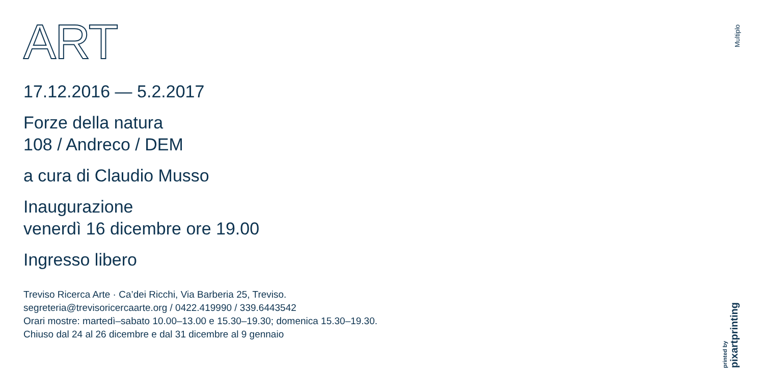ART
17.12.2016 — 5.2.2017
Forze della natura
108 / Andreco / DEM
a cura di Claudio Musso
Inaugurazione
venerdì 16 dicembre ore 19.00
Ingresso libero
Treviso Ricerca Arte · Ca’dei Ricchi, Via Barberia 25, Treviso.
segreteria@trevisoricercaarte.org / 0422.419990 / 339.6443542
Orari mostre: martedì–sabato 10.00–13.00 e 15.30–19.30; domenica 15.30–19.30.
Chiuso dal 24 al 26 dicembre e dal 31 dicembre al 9 gennaio
Multiplo
printed by pixartprinting